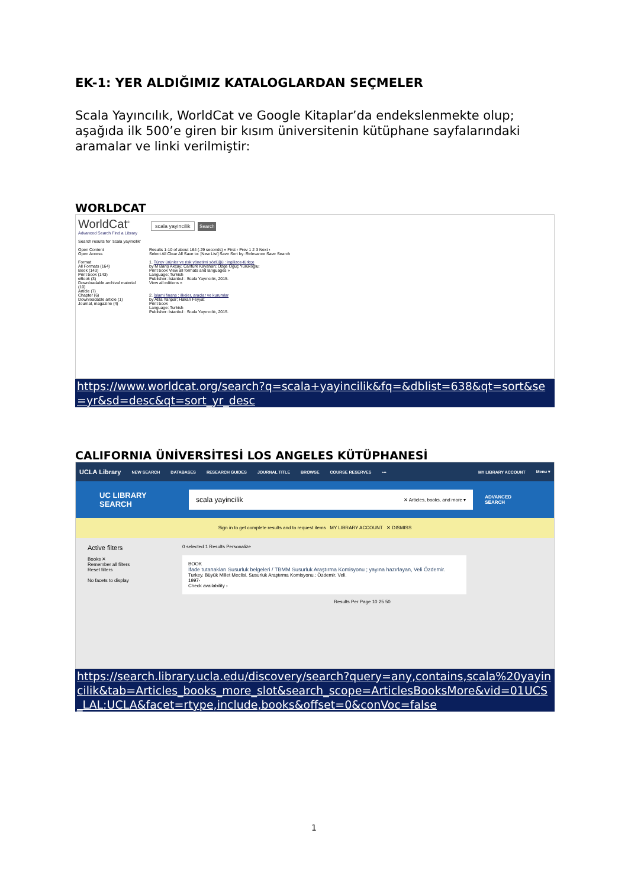EK-1: YER ALDIĞIMIZ KATALOGLARDAN SEÇMELER
Scala Yayıncılık, WorldCat ve Google Kitaplar’da endekslenmekte olup; aşağıda ilk 500’e giren bir kısım üniversitenin kütüphane sayfalarındaki aramalar ve linki verilmiştir:
WORLDCAT
WorldCat<sup>®</sup> scala yayincilik Search
Advanced Search Find a Library
Search results for 'scala yayincilik'
Open Content
Open Access
Format
All Formats (164)
Book (143)
Print book (143)
eBook (3)
Downloadable archival material (10)
Article (7)
Chapter (6)
Downloadable article (1)
Journal, magazine (4)
Results 1-10 of about 164 (.29 seconds) « First ‹ Prev 1 2 3 Next ›
Select All Clear All Save to: [New List] Save Sort by: Relevance Save Search
1. Türev ürünler ve risk yönetimi sözlüğü : ingilizce-türkçe
by M Barış Akçay; Cantürk Kayahan; Özge Öğüç Yürükoğlu;
Print book View all formats and languages »
Language: Turkish
Publisher: İstanbul : Scala Yayıncılık, 2015.
View all editions »
2. İslami finans : ilkeler, araçlar ve kurumlar
by Atila Yanpar; Hakan Feyyat
Print book
Language: Turkish
Publisher: İstanbul : Scala Yayıncılık, 2015.
https://www.worldcat.org/search?q=scala+yayincilik&fq=&dblist=638&qt=sort&se=yr&sd=desc&qt=sort_yr_desc
CALIFORNIA ÜNİVERSİTESİ LOS ANGELES KÜTÜPHANESİ
UCLA Library NEW SEARCH DATABASES RESEARCH GUIDES JOURNAL TITLE BROWSE COURSE RESERVES ••• MY LIBRARY ACCOUNT Menu ▾
UC LIBRARY SEARCH
scala yayincilik ✕ Articles, books, and more ▾
ADVANCED SEARCH
Sign in to get complete results and to request items MY LIBRARY ACCOUNT ✕ DISMISS
Active filters
Books ✕
Remember all filters
Reset filters
No facets to display
0 selected 1 Results Personalize
BOOK
İfade tutanakları Susurluk belgeleri / TBMM Susurluk Araştırma Komisyonu ; yayına hazırlayan, Veli Özdemir.
Turkey. Büyük Millet Meclisi. Susurluk Araştırma Komisyonu.; Özdemir, Veli.
1997-
Check availability ›
Results Per Page 10 25 50
https://search.library.ucla.edu/discovery/search?query=any,contains,scala%20yayincilik&tab=Articles_books_more_slot&search_scope=ArticlesBooksMore&vid=01UCS_LAL:UCLA&facet=rtype,include,books&offset=0&conVoc=false
1